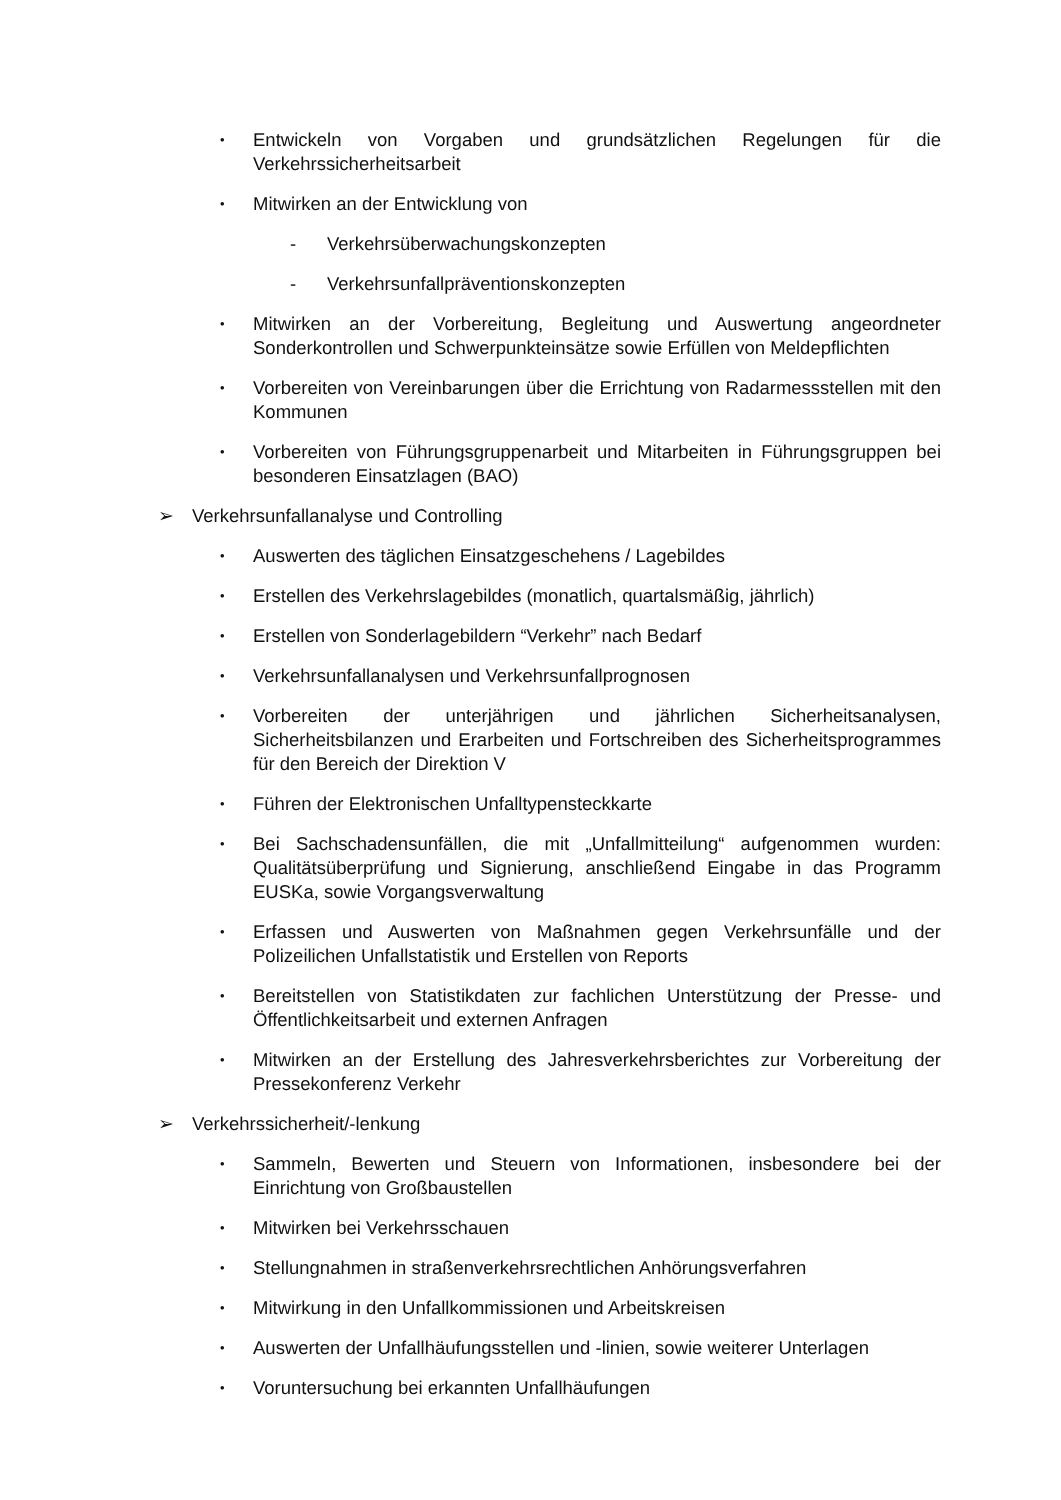• Entwickeln von Vorgaben und grundsätzlichen Regelungen für die Verkehrssicherheitsarbeit
• Mitwirken an der Entwicklung von
- Verkehrsüberwachungskonzepten
- Verkehrsunfallpräventionskonzepten
• Mitwirken an der Vorbereitung, Begleitung und Auswertung angeordneter Sonderkontrollen und Schwerpunkteinsätze sowie Erfüllen von Meldepflichten
• Vorbereiten von Vereinbarungen über die Errichtung von Radarmessstellen mit den Kommunen
• Vorbereiten von Führungsgruppenarbeit und Mitarbeiten in Führungsgruppen bei besonderen Einsatzlagen (BAO)
➢ Verkehrsunfallanalyse und Controlling
• Auswerten des täglichen Einsatzgeschehens / Lagebildes
• Erstellen des Verkehrslagebildes (monatlich, quartalsmäßig, jährlich)
• Erstellen von Sonderlagebildern “Verkehr” nach Bedarf
• Verkehrsunfallanalysen und Verkehrsunfallprognosen
• Vorbereiten der unterjährigen und jährlichen Sicherheitsanalysen, Sicherheitsbilanzen und Erarbeiten und Fortschreiben des Sicherheitsprogrammes für den Bereich der Direktion V
• Führen der Elektronischen Unfalltypensteckkarte
• Bei Sachschadensunfällen, die mit „Unfallmitteilung“ aufgenommen wurden: Qualitätsüberprüfung und Signierung, anschließend Eingabe in das Programm EUSKa, sowie Vorgangsverwaltung
• Erfassen und Auswerten von Maßnahmen gegen Verkehrsunfälle und der Polizeilichen Unfallstatistik und Erstellen von Reports
• Bereitstellen von Statistikdaten zur fachlichen Unterstützung der Presse- und Öffentlichkeitsarbeit und externen Anfragen
• Mitwirken an der Erstellung des Jahresverkehrsberichtes zur Vorbereitung der Pressekonferenz Verkehr
➢ Verkehrssicherheit/-lenkung
• Sammeln, Bewerten und Steuern von Informationen, insbesondere bei der Einrichtung von Großbaustellen
• Mitwirken bei Verkehrsschauen
• Stellungnahmen in straßenverkehrsrechtlichen Anhörungsverfahren
• Mitwirkung in den Unfallkommissionen und Arbeitskreisen
• Auswerten der Unfallhäufungsstellen und -linien, sowie weiterer Unterlagen
• Voruntersuchung bei erkannten Unfallhäufungen